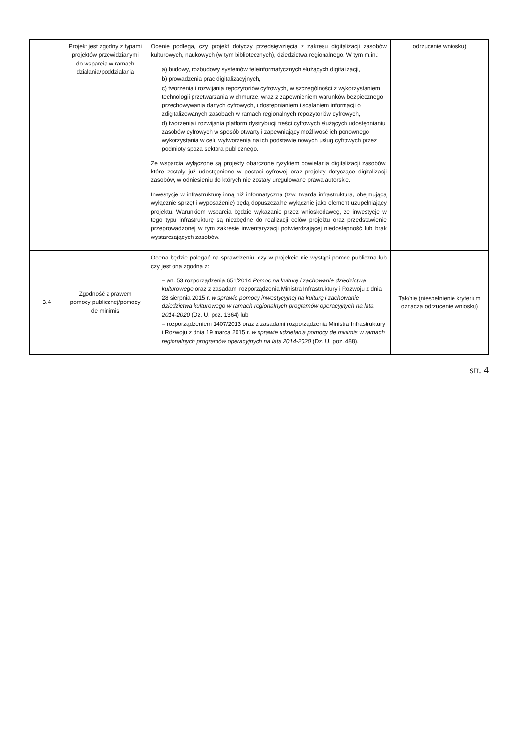| | Projekt jest zgodny z typami projektów przewidzianymi do wsparcia w ramach działania/poddziałania | Ocenie podlega, czy projekt dotyczy przedsięwzięcia z zakresu digitalizacji zasobów kulturowych, naukowych (w tym bibliotecznych), dziedzictwa regionalnego. W tym m.in.: a) budowy, rozbudowy systemów teleinformatycznych służących digitalizacji, b) prowadzenia prac digitalizacyjnych, c) tworzenia i rozwijania repozytoriów cyfrowych, w szczególności z wykorzystaniem technologii przetwarzania w chmurze, wraz z zapewnieniem warunków bezpiecznego przechowywania danych cyfrowych, udostępnianiem i scalaniem informacji o zdigitalizowanych zasobach w ramach regionalnych repozytoriów cyfrowych, d) tworzenia i rozwijania platform dystrybucji treści cyfrowych służących udostępnianiu zasobów cyfrowych w sposób otwarty i zapewniający możliwość ich ponownego wykorzystania w celu wytworzenia na ich podstawie nowych usług cyfrowych przez podmioty spoza sektora publicznego. Ze wsparcia wyłączone są projekty obarczone ryzykiem powielania digitalizacji zasobów, które zostały już udostępnione w postaci cyfrowej oraz projekty dotyczące digitalizacji zasobów, w odniesieniu do których nie zostały uregulowane prawa autorskie. Inwestycje w infrastrukturę inną niż informatyczna (tzw. twarda infrastruktura, obejmującą wyłącznie sprzęt i wyposażenie) będą dopuszczalne wyłącznie jako element uzupełniający projektu. Warunkiem wsparcia będzie wykazanie przez wnioskodawcę, że inwestycje w tego typu infrastrukturę są niezbędne do realizacji celów projektu oraz przedstawienie przeprowadzonej w tym zakresie inwentaryzacji potwierdzającej niedostępność lub brak wystarczających zasobów. | odrzucenie wniosku) |
| B.4 | Zgodność z prawem pomocy publicznej/pomocy de minimis | Ocena będzie polegać na sprawdzeniu, czy w projekcie nie wystąpi pomoc publiczna lub czy jest ona zgodna z: – art. 53 rozporządzenia 651/2014 Pomoc na kulturę i zachowanie dziedzictwa kulturowego oraz z zasadami rozporządzenia Ministra Infrastruktury i Rozwoju z dnia 28 sierpnia 2015 r. w sprawie pomocy inwestycyjnej na kulturę i zachowanie dziedzictwa kulturowego w ramach regionalnych programów operacyjnych na lata 2014-2020 (Dz. U. poz. 1364) lub – rozporządzeniem 1407/2013 oraz z zasadami rozporządzenia Ministra Infrastruktury i Rozwoju z dnia 19 marca 2015 r. w sprawie udzielania pomocy de minimis w ramach regionalnych programów operacyjnych na lata 2014-2020 (Dz. U. poz. 488). | Tak/nie (niespełnienie kryterium oznacza odrzucenie wniosku) |
str. 4